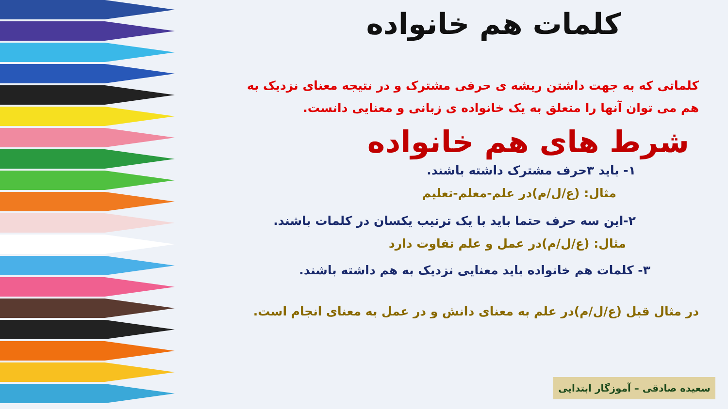کلمات هم خانواده
کلماتی که به جهت داشتن ریشه ی حرفی مشترک و در نتیجه معنای نزدیک به هم می توان آنها را متعلق به یک خانواده ی زبانی و معنایی دانست.
شرط های هم خانواده
۱- باید ۳حرف مشترک داشته باشند.
مثال: (ع/ل/م)در علم-معلم-تعلیم
۲-این سه حرف حتما باید با یک ترتیب یکسان در کلمات باشند.
مثال: (ع/ل/م)در عمل و علم تفاوت دارد
۳- کلمات هم خانواده باید معنایی نزدیک به هم داشته باشند.
در مثال قبل (ع/ل/م)در علم به معنای دانش و در عمل به معنای انجام است.
سعیده صادقی – آموزگار ابتدایی